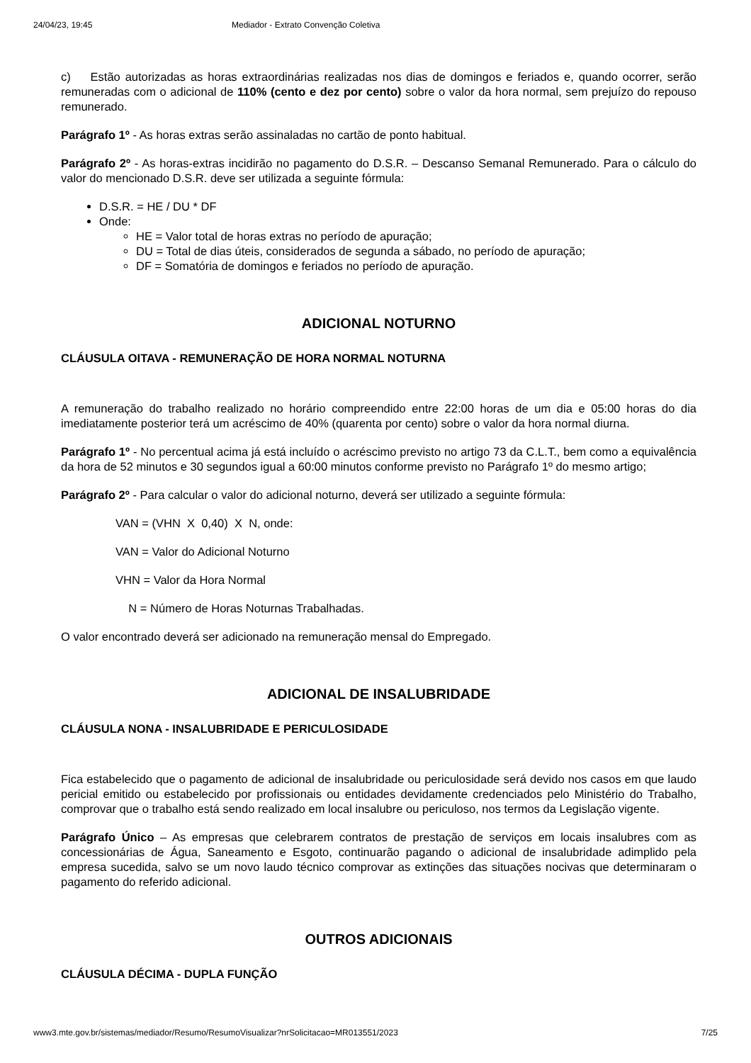24/04/23, 19:45 Mediador - Extrato Convenção Coletiva
c) Estão autorizadas as horas extraordinárias realizadas nos dias de domingos e feriados e, quando ocorrer, serão remuneradas com o adicional de 110% (cento e dez por cento) sobre o valor da hora normal, sem prejuízo do repouso remunerado.
Parágrafo 1º - As horas extras serão assinaladas no cartão de ponto habitual.
Parágrafo 2º - As horas-extras incidirão no pagamento do D.S.R. – Descanso Semanal Remunerado. Para o cálculo do valor do mencionado D.S.R. deve ser utilizada a seguinte fórmula:
D.S.R. = HE / DU * DF
Onde:
HE = Valor total de horas extras no período de apuração;
DU = Total de dias úteis, considerados de segunda a sábado, no período de apuração;
DF = Somatória de domingos e feriados no período de apuração.
ADICIONAL NOTURNO
CLÁUSULA OITAVA - REMUNERAÇÃO DE HORA NORMAL NOTURNA
A remuneração do trabalho realizado no horário compreendido entre 22:00 horas de um dia e 05:00 horas do dia imediatamente posterior terá um acréscimo de 40% (quarenta por cento) sobre o valor da hora normal diurna.
Parágrafo 1º - No percentual acima já está incluído o acréscimo previsto no artigo 73 da C.L.T., bem como a equivalência da hora de 52 minutos e 30 segundos igual a 60:00 minutos conforme previsto no Parágrafo 1º do mesmo artigo;
Parágrafo 2º - Para calcular o valor do adicional noturno, deverá ser utilizado a seguinte fórmula:
VAN = (VHN X 0,40) X N, onde:
VAN = Valor do Adicional Noturno
VHN = Valor da Hora Normal
N = Número de Horas Noturnas Trabalhadas.
O valor encontrado deverá ser adicionado na remuneração mensal do Empregado.
ADICIONAL DE INSALUBRIDADE
CLÁUSULA NONA - INSALUBRIDADE E PERICULOSIDADE
Fica estabelecido que o pagamento de adicional de insalubridade ou periculosidade será devido nos casos em que laudo pericial emitido ou estabelecido por profissionais ou entidades devidamente credenciados pelo Ministério do Trabalho, comprovar que o trabalho está sendo realizado em local insalubre ou periculoso, nos termos da Legislação vigente.
Parágrafo Único – As empresas que celebrarem contratos de prestação de serviços em locais insalubres com as concessionárias de Água, Saneamento e Esgoto, continuarão pagando o adicional de insalubridade adimplido pela empresa sucedida, salvo se um novo laudo técnico comprovar as extinções das situações nocivas que determinaram o pagamento do referido adicional.
OUTROS ADICIONAIS
CLÁUSULA DÉCIMA - DUPLA FUNÇÃO
www3.mte.gov.br/sistemas/mediador/Resumo/ResumoVisualizar?nrSolicitacao=MR013551/2023 7/25